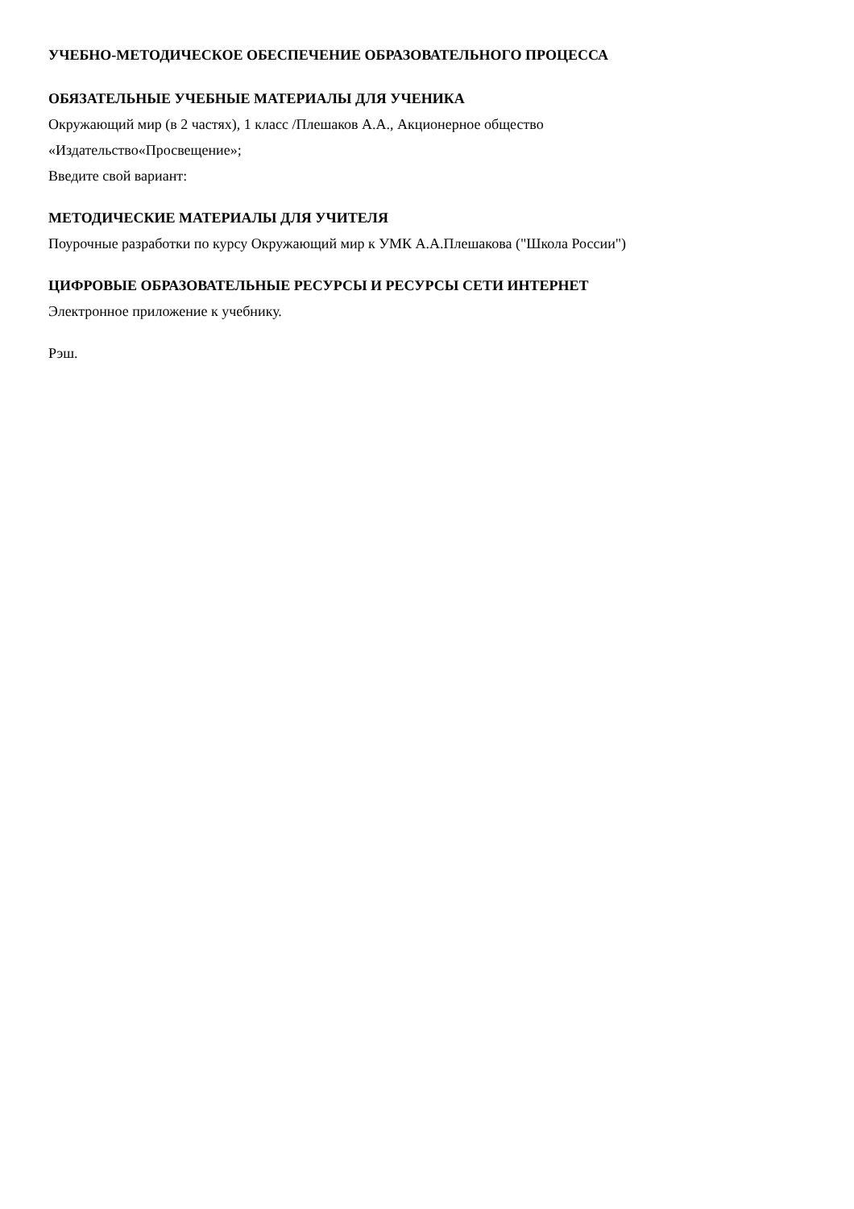УЧЕБНО-МЕТОДИЧЕСКОЕ ОБЕСПЕЧЕНИЕ ОБРАЗОВАТЕЛЬНОГО ПРОЦЕССА
ОБЯЗАТЕЛЬНЫЕ УЧЕБНЫЕ МАТЕРИАЛЫ ДЛЯ УЧЕНИКА
Окружающий мир (в 2 частях), 1 класс /Плешаков А.А., Акционерное общество
«Издательство«Просвещение»;
Введите свой вариант:
МЕТОДИЧЕСКИЕ МАТЕРИАЛЫ ДЛЯ УЧИТЕЛЯ
Поурочные разработки по курсу Окружающий мир к УМК А.А.Плешакова ("Школа России")
ЦИФРОВЫЕ ОБРАЗОВАТЕЛЬНЫЕ РЕСУРСЫ И РЕСУРСЫ СЕТИ ИНТЕРНЕТ
Электронное приложение к учебнику.
Рэш.